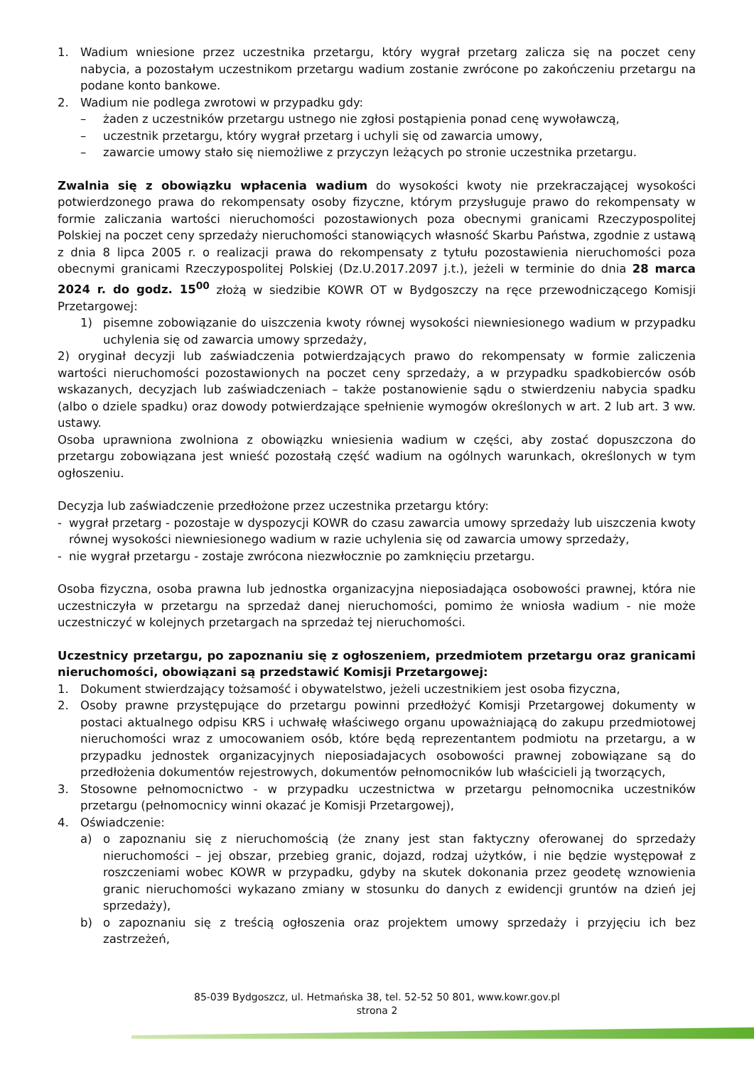1. Wadium wniesione przez uczestnika przetargu, który wygrał przetarg zalicza się na poczet ceny nabycia, a pozostałym uczestnikom przetargu wadium zostanie zwrócone po zakończeniu przetargu na podane konto bankowe.
2. Wadium nie podlega zwrotowi w przypadku gdy:
– żaden z uczestników przetargu ustnego nie zgłosi postąpienia ponad cenę wywoławczą,
– uczestnik przetargu, który wygrał przetarg i uchyli się od zawarcia umowy,
– zawarcie umowy stało się niemożliwe z przyczyn leżących po stronie uczestnika przetargu.
Zwalnia się z obowiązku wpłacenia wadium do wysokości kwoty nie przekraczającej wysokości potwierdzonego prawa do rekompensaty osoby fizyczne, którym przysługuje prawo do rekompensaty w formie zaliczania wartości nieruchomości pozostawionych poza obecnymi granicami Rzeczypospolitej Polskiej na poczet ceny sprzedaży nieruchomości stanowiących własność Skarbu Państwa, zgodnie z ustawą z dnia 8 lipca 2005 r. o realizacji prawa do rekompensaty z tytułu pozostawienia nieruchomości poza obecnymi granicami Rzeczypospolitej Polskiej (Dz.U.2017.2097 j.t.), jeżeli w terminie do dnia 28 marca 2024 r. do godz. 15<sup>00</sup> złożą w siedzibie KOWR OT w Bydgoszczy na ręce przewodniczącego Komisji Przetargowej:
1) pisemne zobowiązanie do uiszczenia kwoty równej wysokości niewniesionego wadium w przypadku uchylenia się od zawarcia umowy sprzedaży,
2) oryginał decyzji lub zaświadczenia potwierdzających prawo do rekompensaty w formie zaliczenia wartości nieruchomości pozostawionych na poczet ceny sprzedaży, a w przypadku spadkobierców osób wskazanych, decyzjach lub zaświadczeniach – także postanowienie sądu o stwierdzeniu nabycia spadku (albo o dziele spadku) oraz dowody potwierdzające spełnienie wymogów określonych w art. 2 lub art. 3 ww. ustawy.
Osoba uprawniona zwolniona z obowiązku wniesienia wadium w części, aby zostać dopuszczona do przetargu zobowiązana jest wnieść pozostałą część wadium na ogólnych warunkach, określonych w tym ogłoszeniu.
Decyzja lub zaświadczenie przedłożone przez uczestnika przetargu który:
- wygrał przetarg - pozostaje w dyspozycji KOWR do czasu zawarcia umowy sprzedaży lub uiszczenia kwoty równej wysokości niewniesionego wadium w razie uchylenia się od zawarcia umowy sprzedaży,
- nie wygrał przetargu - zostaje zwrócona niezwłocznie po zamknięciu przetargu.
Osoba fizyczna, osoba prawna lub jednostka organizacyjna nieposiadająca osobowości prawnej, która nie uczestniczyła w przetargu na sprzedaż danej nieruchomości, pomimo że wniosła wadium - nie może uczestniczyć w kolejnych przetargach na sprzedaż tej nieruchomości.
Uczestnicy przetargu, po zapoznaniu się z ogłoszeniem, przedmiotem przetargu oraz granicami nieruchomości, obowiązani są przedstawić Komisji Przetargowej:
1. Dokument stwierdzający tożsamość i obywatelstwo, jeżeli uczestnikiem jest osoba fizyczna,
2. Osoby prawne przystępujące do przetargu powinni przedłożyć Komisji Przetargowej dokumenty w postaci aktualnego odpisu KRS i uchwałę właściwego organu upoważniającą do zakupu przedmiotowej nieruchomości wraz z umocowaniem osób, które będą reprezentantem podmiotu na przetargu, a w przypadku jednostek organizacyjnych nieposiadajacych osobowości prawnej zobowiązane są do przedłożenia dokumentów rejestrowych, dokumentów pełnomocników lub właścicieli ją tworzących,
3. Stosowne pełnomocnictwo - w przypadku uczestnictwa w przetargu pełnomocnika uczestników przetargu (pełnomocnicy winni okazać je Komisji Przetargowej),
4. Oświadczenie:
a) o zapoznaniu się z nieruchomością (że znany jest stan faktyczny oferowanej do sprzedaży nieruchomości – jej obszar, przebieg granic, dojazd, rodzaj użytków, i nie będzie występował z roszczeniami wobec KOWR w przypadku, gdyby na skutek dokonania przez geodetę wznowienia granic nieruchomości wykazano zmiany w stosunku do danych z ewidencji gruntów na dzień jej sprzedaży),
b) o zapoznaniu się z treścią ogłoszenia oraz projektem umowy sprzedaży i przyjęciu ich bez zastrzeżeń,
85-039 Bydgoszcz, ul. Hetmańska 38, tel. 52-52 50 801, www.kowr.gov.pl
strona 2